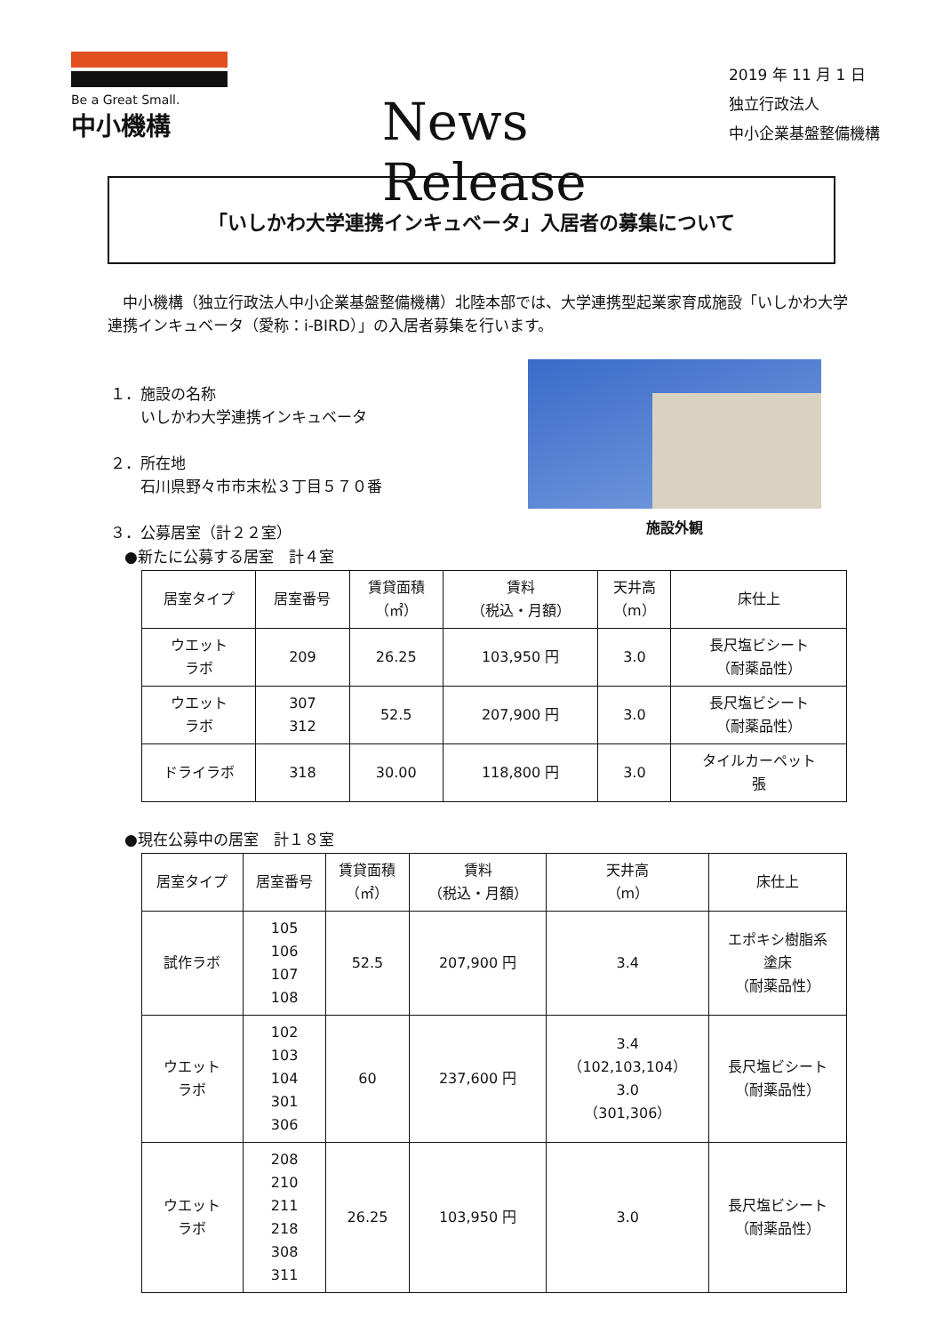Be a Great Small.
中小機構
News Release
2019 年 11 月 1 日
独立行政法人
中小企業基盤整備機構
「いしかわ大学連携インキュベータ」入居者の募集について
　中小機構（独立行政法人中小企業基盤整備機構）北陸本部では、大学連携型起業家育成施設「いしかわ大学連携インキュベータ（愛称：i-BIRD）」の入居者募集を行います。
１．施設の名称
　　いしかわ大学連携インキュベータ
２．所在地
　　石川県野々市市末松３丁目５７０番
３．公募居室（計２２室）
施設外観
●新たに公募する居室　計４室
| 居室タイプ | 居室番号 | 賃貸面積 （㎡） | 賃料 （税込・月額） | 天井高 （m） | 床仕上 |
| --- | --- | --- | --- | --- | --- |
| ウエット ラボ | 209 | 26.25 | 103,950 円 | 3.0 | 長尺塩ビシート （耐薬品性） |
| ウエット ラボ | 307 312 | 52.5 | 207,900 円 | 3.0 | 長尺塩ビシート （耐薬品性） |
| ドライラボ | 318 | 30.00 | 118,800 円 | 3.0 | タイルカーペット 張 |
●現在公募中の居室　計１８室
| 居室タイプ | 居室番号 | 賃貸面積 （㎡） | 賃料 （税込・月額） | 天井高 （m） | 床仕上 |
| --- | --- | --- | --- | --- | --- |
| 試作ラボ | 105 106 107 108 | 52.5 | 207,900 円 | 3.4 | エポキシ樹脂系 塗床 （耐薬品性） |
| ウエット ラボ | 102 103 104 301 306 | 60 | 237,600 円 | 3.4 （102,103,104） 3.0 （301,306） | 長尺塩ビシート （耐薬品性） |
| ウエット ラボ | 208 210 211 218 308 311 | 26.25 | 103,950 円 | 3.0 | 長尺塩ビシート （耐薬品性） |